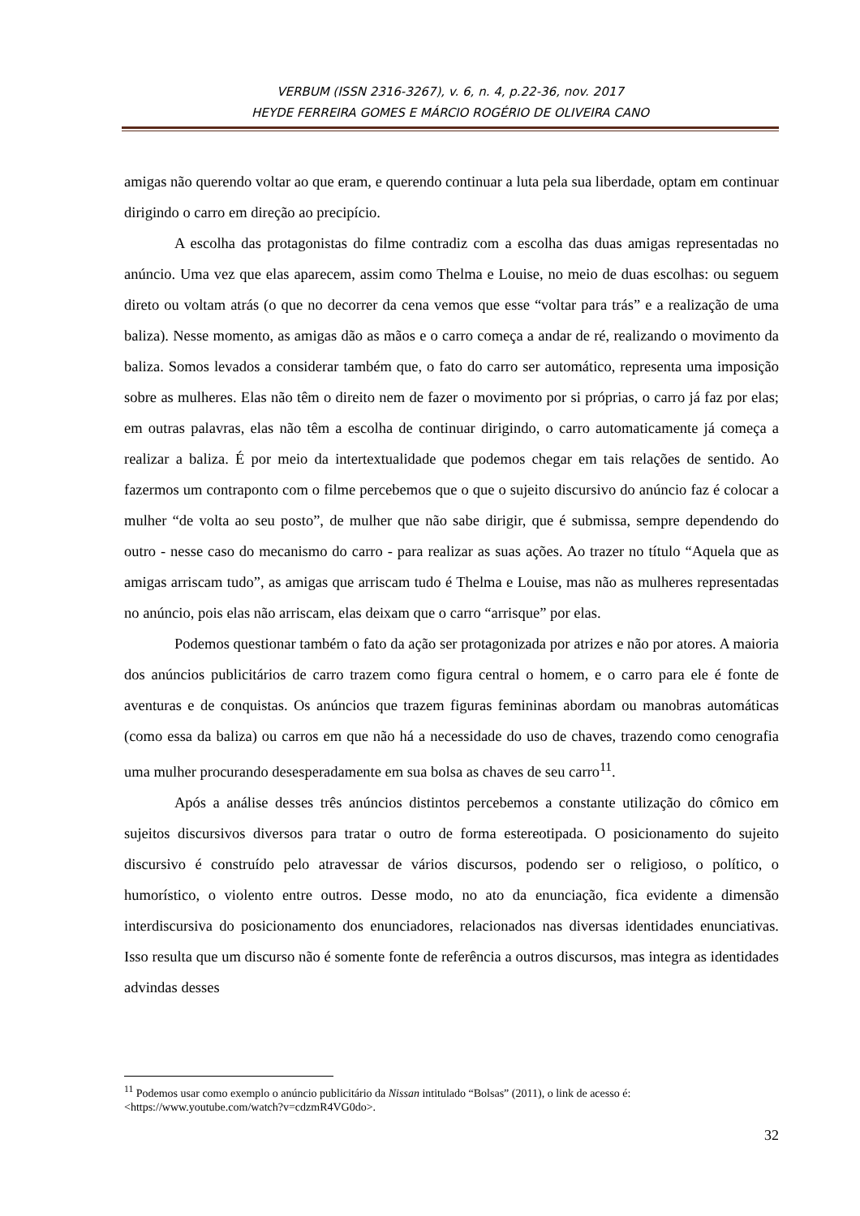VERBUM (ISSN 2316-3267), v. 6, n. 4, p.22-36, nov. 2017
HEYDE FERREIRA GOMES E MÁRCIO ROGÉRIO DE OLIVEIRA CANO
amigas não querendo voltar ao que eram, e querendo continuar a luta pela sua liberdade, optam em continuar dirigindo o carro em direção ao precipício.
A escolha das protagonistas do filme contradiz com a escolha das duas amigas representadas no anúncio. Uma vez que elas aparecem, assim como Thelma e Louise, no meio de duas escolhas: ou seguem direto ou voltam atrás (o que no decorrer da cena vemos que esse “voltar para trás” e a realização de uma baliza). Nesse momento, as amigas dão as mãos e o carro começa a andar de ré, realizando o movimento da baliza. Somos levados a considerar também que, o fato do carro ser automático, representa uma imposição sobre as mulheres. Elas não têm o direito nem de fazer o movimento por si próprias, o carro já faz por elas; em outras palavras, elas não têm a escolha de continuar dirigindo, o carro automaticamente já começa a realizar a baliza. É por meio da intertextualidade que podemos chegar em tais relações de sentido. Ao fazermos um contraponto com o filme percebemos que o que o sujeito discursivo do anúncio faz é colocar a mulher “de volta ao seu posto”, de mulher que não sabe dirigir, que é submissa, sempre dependendo do outro - nesse caso do mecanismo do carro - para realizar as suas ações. Ao trazer no título “Aquela que as amigas arriscam tudo”, as amigas que arriscam tudo é Thelma e Louise, mas não as mulheres representadas no anúncio, pois elas não arriscam, elas deixam que o carro “arrisque” por elas.
Podemos questionar também o fato da ação ser protagonizada por atrizes e não por atores. A maioria dos anúncios publicitários de carro trazem como figura central o homem, e o carro para ele é fonte de aventuras e de conquistas. Os anúncios que trazem figuras femininas abordam ou manobras automáticas (como essa da baliza) ou carros em que não há a necessidade do uso de chaves, trazendo como cenografia uma mulher procurando desesperadamente em sua bolsa as chaves de seu carro<sup>11</sup>.
Após a análise desses três anúncios distintos percebemos a constante utilização do cômico em sujeitos discursivos diversos para tratar o outro de forma estereotipada. O posicionamento do sujeito discursivo é construído pelo atravessar de vários discursos, podendo ser o religioso, o político, o humorístico, o violento entre outros. Desse modo, no ato da enunciação, fica evidente a dimensão interdiscursiva do posicionamento dos enunciadores, relacionados nas diversas identidades enunciativas. Isso resulta que um discurso não é somente fonte de referência a outros discursos, mas integra as identidades advindas desses
<sup>11</sup> Podemos usar como exemplo o anúncio publicitário da Nissan intitulado “Bolsas” (2011), o link de acesso é: <https://www.youtube.com/watch?v=cdzmR4VG0do>.
32